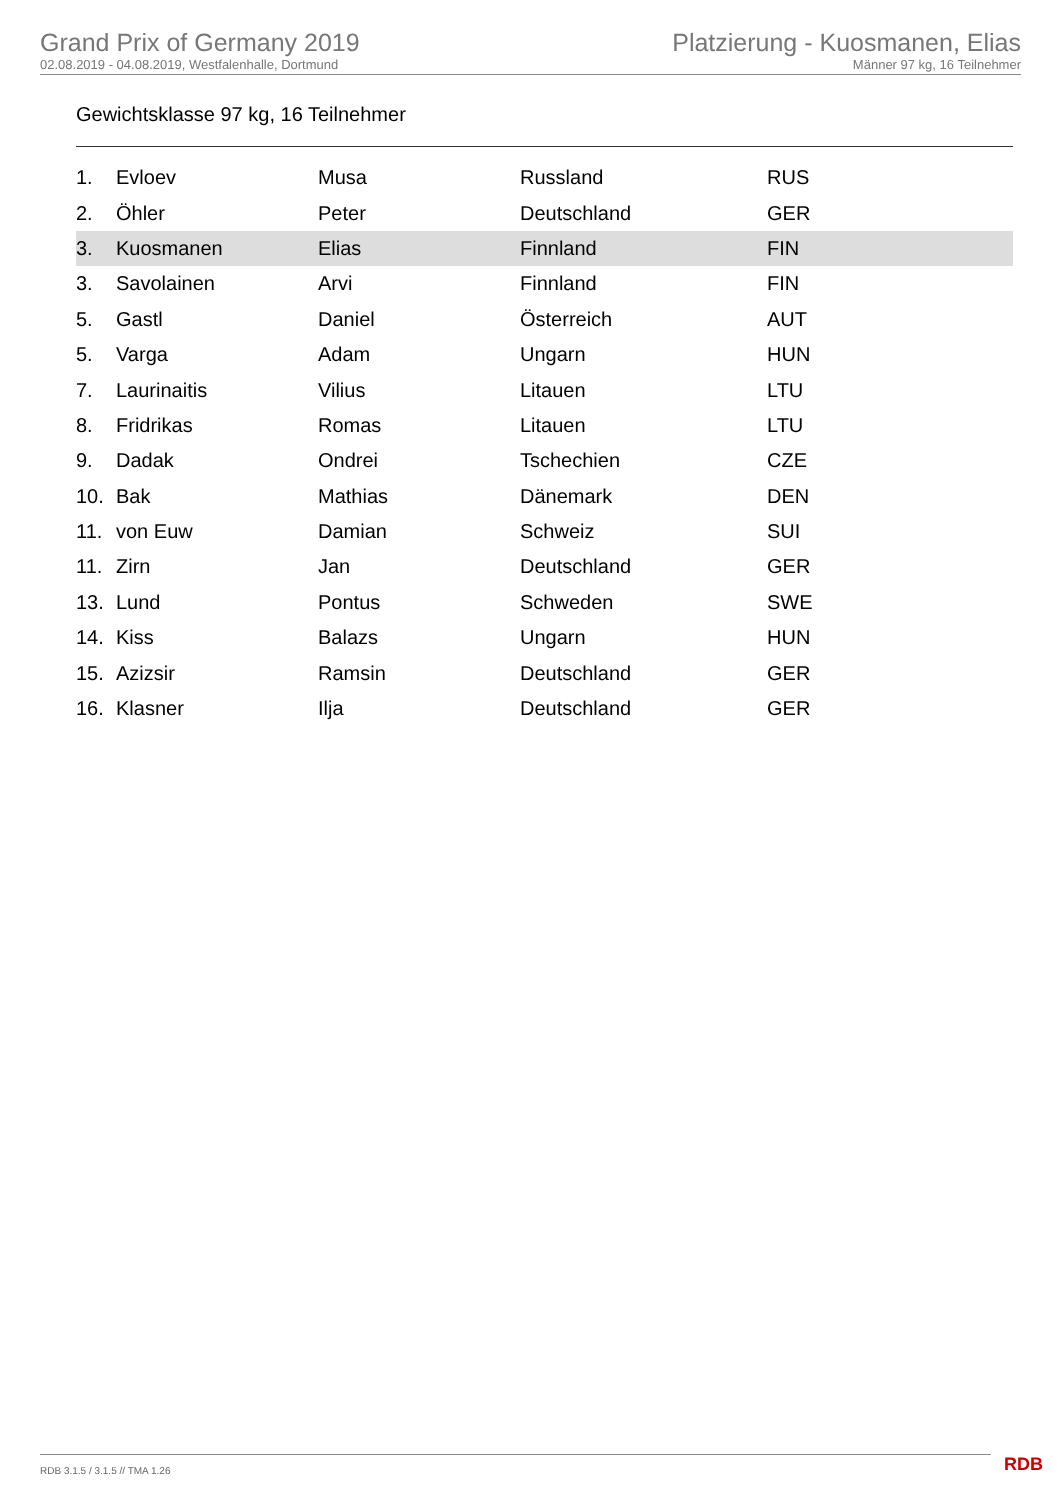Grand Prix of Germany 2019
02.08.2019 - 04.08.2019, Westfalenhalle, Dortmund
Platzierung - Kuosmanen, Elias
Männer 97 kg, 16 Teilnehmer
Gewichtsklasse 97 kg, 16 Teilnehmer
| 1. | Evloev | Musa | Russland | RUS |
| 2. | Öhler | Peter | Deutschland | GER |
| 3. | Kuosmanen | Elias | Finnland | FIN |
| 3. | Savolainen | Arvi | Finnland | FIN |
| 5. | Gastl | Daniel | Österreich | AUT |
| 5. | Varga | Adam | Ungarn | HUN |
| 7. | Laurinaitis | Vilius | Litauen | LTU |
| 8. | Fridrikas | Romas | Litauen | LTU |
| 9. | Dadak | Ondrei | Tschechien | CZE |
| 10. | Bak | Mathias | Dänemark | DEN |
| 11. | von Euw | Damian | Schweiz | SUI |
| 11. | Zirn | Jan | Deutschland | GER |
| 13. | Lund | Pontus | Schweden | SWE |
| 14. | Kiss | Balazs | Ungarn | HUN |
| 15. | Azizsir | Ramsin | Deutschland | GER |
| 16. | Klasner | Ilja | Deutschland | GER |
RDB 3.1.5 / 3.1.5 // TMA 1.26 RDB